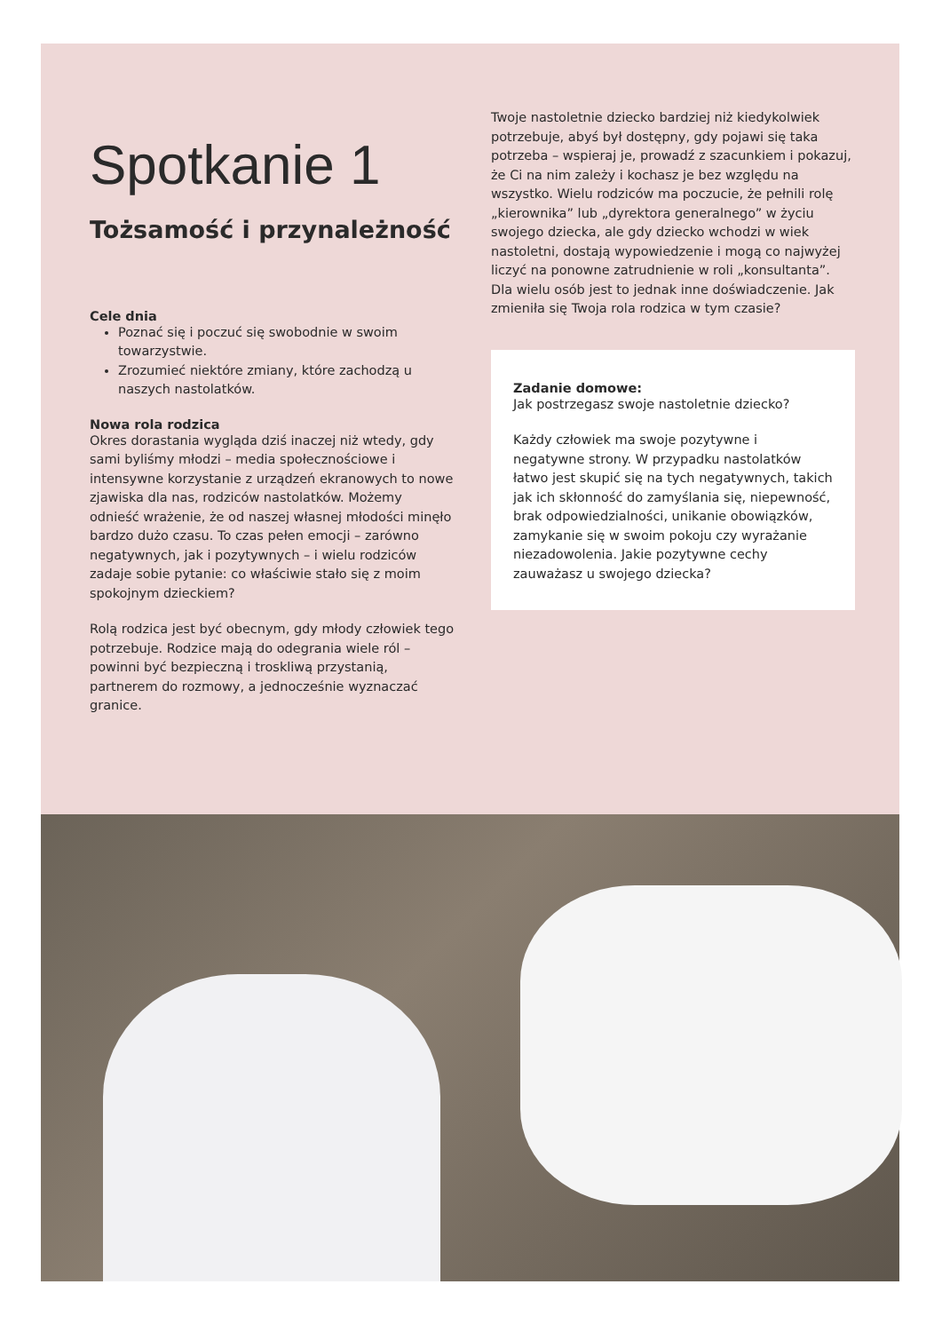Spotkanie 1
Tożsamość i przynależność
Cele dnia
Poznać się i poczuć się swobodnie w swoim towarzystwie.
Zrozumieć niektóre zmiany, które zachodzą u naszych nastolatków.
Nowa rola rodzica
Okres dorastania wygląda dziś inaczej niż wtedy, gdy sami byliśmy młodzi – media społecznościowe i intensywne korzystanie z urządzeń ekranowych to nowe zjawiska dla nas, rodziców nastolatków. Możemy odnieść wrażenie, że od naszej własnej młodości minęło bardzo dużo czasu. To czas pełen emocji – zarówno negatywnych, jak i pozytywnych – i wielu rodziców zadaje sobie pytanie: co właściwie stało się z moim spokojnym dzieckiem?
Rolą rodzica jest być obecnym, gdy młody człowiek tego potrzebuje. Rodzice mają do odegrania wiele ról – powinni być bezpieczną i troskliwą przystanią, partnerem do rozmowy, a jednocześnie wyznaczać granice.
Twoje nastoletnie dziecko bardziej niż kiedykolwiek potrzebuje, abyś był dostępny, gdy pojawi się taka potrzeba – wspieraj je, prowadź z szacunkiem i pokazuj, że Ci na nim zależy i kochasz je bez względu na wszystko. Wielu rodziców ma poczucie, że pełnili rolę „kierownika” lub „dyrektora generalnego” w życiu swojego dziecka, ale gdy dziecko wchodzi w wiek nastoletni, dostają wypowiedzenie i mogą co najwyżej liczyć na ponowne zatrudnienie w roli „konsultanta”. Dla wielu osób jest to jednak inne doświadczenie. Jak zmieniła się Twoja rola rodzica w tym czasie?
Zadanie domowe:
Jak postrzegasz swoje nastoletnie dziecko?
Każdy człowiek ma swoje pozytywne i negatywne strony. W przypadku nastolatków łatwo jest skupić się na tych negatywnych, takich jak ich skłonność do zamyślania się, niepewność, brak odpowiedzialności, unikanie obowiązków, zamykanie się w swoim pokoju czy wyrażanie niezadowolenia. Jakie pozytywne cechy zauważasz u swojego dziecka?